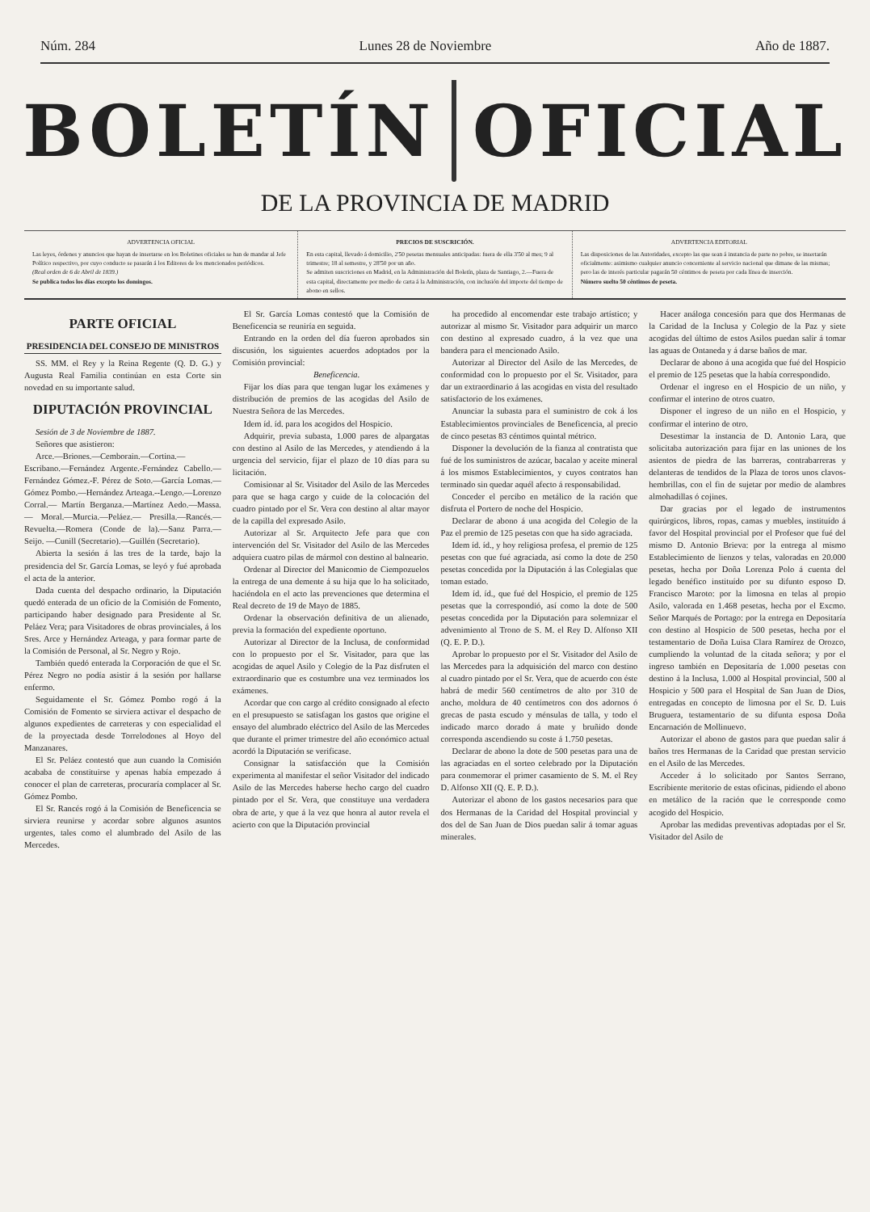Núm. 284 Lunes 28 de Noviembre Año de 1887.
BOLETÍN OFICIAL
DE LA PROVINCIA DE MADRID
ADVERTENCIA OFICIAL
Las leyes, órdenes y anuncios que hayan de insertarse en los Boletines oficiales se han de mandar al Jefe Político respectivo, por cuyo conducto se pasarán á los Editores de los mencionados periódicos.
(Real orden de 6 de Abril de 1839.)
Se publica todos los días excepto los domingos.
PRECIOS DE SUSCRICIÓN.
En esta capital, llevado á domicilio, 2'50 pesetas mensuales anticipadas: fuera de ella 3'50 al mes; 9 al trimestre; 18 al semestre, y 28'50 por un año.
Se admiten suscriciones en Madrid, en la Administración del Boletín, plaza de Santiago, 2.—Fuera de esta capital, directamente por medio de carta á la Administración, con inclusión del importe del tiempo de abono en sellos.
ADVERTENCIA EDITORIAL
Las disposiciones de las Autoridades, excepto las que sean á instancia de parte no pobre, se insertarán oficialmente: asimismo cualquier anuncio concerniente al servicio nacional que dimane de las mismas; pero las de interés particular pagarán 50 céntimos de peseta por cada línea de inserción.
Número suelto 50 céntimos de peseta.
PARTE OFICIAL
PRESIDENCIA DEL CONSEJO DE MINISTROS
SS. MM. el Rey y la Reina Regente (Q. D. G.) y Augusta Real Familia continúan en esta Corte sin novedad en su importante salud.
DIPUTACIÓN PROVINCIAL
Sesión de 3 de Noviembre de 1887.
Señores que asistieron:
Arce.—Briones.—Cemborain.—Cortina.—Escribano.—Fernández Argente.-Fernández Cabello.—Fernández Gómez.-F. Pérez de Soto.—García Lomas.—Gómez Pombo.—Hernández Arteaga.--Lengo.—Lorenzo Corral.— Martín Berganza.—Martínez Aedo.—Massa.— Moral.—Murcia.—Peláez.— Presilla.—Rancés.—Revuelta.—Romera (Conde de la).—Sanz Parra.— Seijo. —Cunill (Secretario).—Guillén (Secretario).
Abierta la sesión á las tres de la tarde, bajo la presidencia del Sr. García Lomas, se leyó y fué aprobada el acta de la anterior.
Dada cuenta del despacho ordinario, la Diputación quedó enterada de un oficio de la Comisión de Fomento, participando haber designado para Presidente al Sr. Peláez Vera; para Visitadores de obras provinciales, á los Sres. Arce y Hernández Arteaga, y para formar parte de la Comisión de Personal, al Sr. Negro y Rojo.
También quedó enterada la Corporación de que el Sr. Pérez Negro no podía asistir á la sesión por hallarse enfermo.
Seguidamente el Sr. Gómez Pombo rogó á la Comisión de Fomento se sirviera activar el despacho de algunos expedientes de carreteras y con especialidad el de la proyectada desde Torrelodones al Hoyo del Manzanares.
El Sr. Peláez contestó que aun cuando la Comisión acababa de constituirse y apenas había empezado á conocer el plan de carreteras, procuraría complacer al Sr. Gómez Pombo.
El Sr. Rancés rogó á la Comisión de Beneficencia se sirviera reunirse y acordar sobre algunos asuntos urgentes, tales como el alumbrado del Asilo de las Mercedes.
El Sr. García Lomas contestó que la Comisión de Beneficencia se reuniría en seguida.
Entrando en la orden del día fueron aprobados sin discusión, los siguientes acuerdos adoptados por la Comisión provincial:
Beneficencia.
Fijar los días para que tengan lugar los exámenes y distribución de premios de las acogidas del Asilo de Nuestra Señora de las Mercedes.
Idem íd. íd. para los acogidos del Hospicio.
Adquirir, previa subasta, 1.000 pares de alpargatas con destino al Asilo de las Mercedes, y atendiendo á la urgencia del servicio, fijar el plazo de 10 días para su licitación.
Comisionar al Sr. Visitador del Asilo de las Mercedes para que se haga cargo y cuide de la colocación del cuadro pintado por el Sr. Vera con destino al altar mayor de la capilla del expresado Asilo.
Autorizar al Sr. Arquitecto Jefe para que con intervención del Sr. Visitador del Asilo de las Mercedes adquiera cuatro pilas de mármol con destino al balneario.
Ordenar al Director del Manicomio de Ciempozuelos la entrega de una demente á su hija que lo ha solicitado, haciéndola en el acto las prevenciones que determina el Real decreto de 19 de Mayo de 1885.
Ordenar la observación definitiva de un alienado, previa la formación del expediente oportuno.
Autorizar al Director de la Inclusa, de conformidad con lo propuesto por el Sr. Visitador, para que las acogidas de aquel Asilo y Colegio de la Paz disfruten el extraordinario que es costumbre una vez terminados los exámenes.
Acordar que con cargo al crédito consignado al efecto en el presupuesto se satisfagan los gastos que origine el ensayo del alumbrado eléctrico del Asilo de las Mercedes que durante el primer trimestre del año económico actual acordó la Diputación se verificase.
Consignar la satisfacción que la Comisión experimenta al manifestar el señor Visitador del indicado Asilo de las Mercedes haberse hecho cargo del cuadro pintado por el Sr. Vera, que constituye una verdadera obra de arte, y que á la vez que honra al autor revela el acierto con que la Diputación provincial
ha procedido al encomendar este trabajo artístico; y autorizar al mismo Sr. Visitador para adquirir un marco con destino al expresado cuadro, á la vez que una bandera para el mencionado Asilo.
Autorizar al Director del Asilo de las Mercedes, de conformidad con lo propuesto por el Sr. Visitador, para dar un extraordinario á las acogidas en vista del resultado satisfactorio de los exámenes.
Anunciar la subasta para el suministro de cok á los Establecimientos provinciales de Beneficencia, al precio de cinco pesetas 83 céntimos quintal métrico.
Disponer la devolución de la fianza al contratista que fué de los suministros de azúcar, bacalao y aceite mineral á los mismos Establecimientos, y cuyos contratos han terminado sin quedar aquél afecto á responsabilidad.
Conceder el percibo en metálico de la ración que disfruta el Portero de noche del Hospicio.
Declarar de abono á una acogida del Colegio de la Paz el premio de 125 pesetas con que ha sido agraciada.
Idem íd. íd., y hoy religiosa profesa, el premio de 125 pesetas con que fué agraciada, así como la dote de 250 pesetas concedida por la Diputación á las Colegialas que toman estado.
Idem íd. íd., que fué del Hospicio, el premio de 125 pesetas que la correspondió, así como la dote de 500 pesetas concedida por la Diputación para solemnizar el advenimiento al Trono de S. M. el Rey D. Alfonso XII (Q. E. P. D.).
Aprobar lo propuesto por el Sr. Visitador del Asilo de las Mercedes para la adquisición del marco con destino al cuadro pintado por el Sr. Vera, que de acuerdo con éste habrá de medir 560 centímetros de alto por 310 de ancho, moldura de 40 centímetros con dos adornos ó grecas de pasta escudo y ménsulas de talla, y todo el indicado marco dorado á mate y bruñido donde corresponda ascendiendo su coste á 1.750 pesetas.
Declarar de abono la dote de 500 pesetas para una de las agraciadas en el sorteo celebrado por la Diputación para conmemorar el primer casamiento de S. M. el Rey D. Alfonso XII (Q. E. P. D.).
Autorizar el abono de los gastos necesarios para que dos Hermanas de la Caridad del Hospital provincial y dos del de San Juan de Dios puedan salir á tomar aguas minerales.
Hacer análoga concesión para que dos Hermanas de la Caridad de la Inclusa y Colegio de la Paz y siete acogidas del último de estos Asilos puedan salir á tomar las aguas de Ontaneda y á darse baños de mar.
Declarar de abono á una acogida que fué del Hospicio el premio de 125 pesetas que la había correspondido.
Ordenar el ingreso en el Hospicio de un niño, y confirmar el interino de otros cuatro.
Disponer el ingreso de un niño en el Hospicio, y confirmar el interino de otro.
Desestimar la instancia de D. Antonio Lara, que solicitaba autorización para fijar en las uniones de los asientos de piedra de las barreras, contrabarreras y delanteras de tendidos de la Plaza de toros unos clavos-hembrillas, con el fin de sujetar por medio de alambres almohadillas ó cojines.
Dar gracias por el legado de instrumentos quirúrgicos, libros, ropas, camas y muebles, instituído á favor del Hospital provincial por el Profesor que fué del mismo D. Antonio Brieva: por la entrega al mismo Establecimiento de lienzos y telas, valoradas en 20.000 pesetas, hecha por Doña Lorenza Polo á cuenta del legado benéfico instituído por su difunto esposo D. Francisco Maroto: por la limosna en telas al propio Asilo, valorada en 1.468 pesetas, hecha por el Excmo. Señor Marqués de Portago: por la entrega en Depositaría con destino al Hospicio de 500 pesetas, hecha por el testamentario de Doña Luisa Clara Ramírez de Orozco, cumpliendo la voluntad de la citada señora; y por el ingreso también en Depositaría de 1.000 pesetas con destino á la Inclusa, 1.000 al Hospital provincial, 500 al Hospicio y 500 para el Hospital de San Juan de Dios, entregadas en concepto de limosna por el Sr. D. Luis Bruguera, testamentario de su difunta esposa Doña Encarnación de Mollinuevo.
Autorizar el abono de gastos para que puedan salir á baños tres Hermanas de la Caridad que prestan servicio en el Asilo de las Mercedes.
Acceder á lo solicitado por Santos Serrano, Escribiente meritorio de estas oficinas, pidiendo el abono en metálico de la ración que le corresponde como acogido del Hospicio.
Aprobar las medidas preventivas adoptadas por el Sr. Visitador del Asilo de